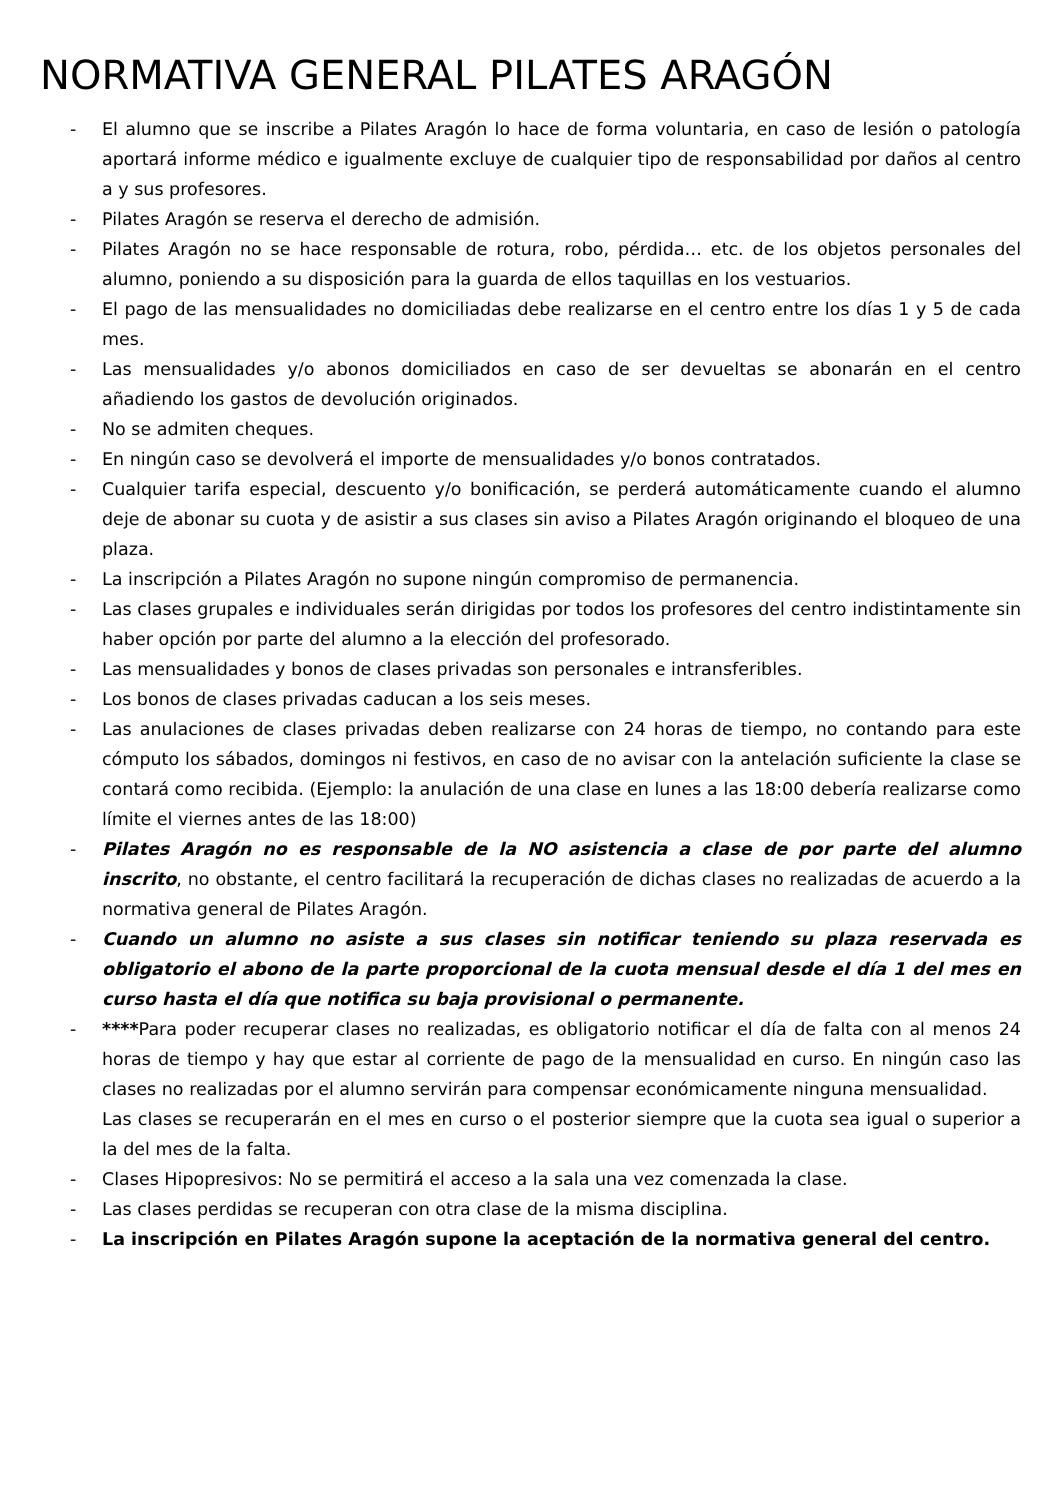NORMATIVA GENERAL PILATES ARAGÓN
- El alumno que se inscribe a Pilates Aragón lo hace de forma voluntaria, en caso de lesión o patología aportará informe médico e igualmente excluye de cualquier tipo de responsabilidad por daños al centro a y sus profesores.
- Pilates Aragón se reserva el derecho de admisión.
- Pilates Aragón no se hace responsable de rotura, robo, pérdida… etc. de los objetos personales del alumno, poniendo a su disposición para la guarda de ellos taquillas en los vestuarios.
- El pago de las mensualidades no domiciliadas debe realizarse en el centro entre los días 1 y 5 de cada mes.
- Las mensualidades y/o abonos domiciliados en caso de ser devueltas se abonarán en el centro añadiendo los gastos de devolución originados.
- No se admiten cheques.
- En ningún caso se devolverá el importe de mensualidades y/o bonos contratados.
- Cualquier tarifa especial, descuento y/o bonificación, se perderá automáticamente cuando el alumno deje de abonar su cuota y de asistir a sus clases sin aviso a Pilates Aragón originando el bloqueo de una plaza.
- La inscripción a Pilates Aragón no supone ningún compromiso de permanencia.
- Las clases grupales e individuales serán dirigidas por todos los profesores del centro indistintamente sin haber opción por parte del alumno a la elección del profesorado.
- Las mensualidades y bonos de clases privadas son personales e intransferibles.
- Los bonos de clases privadas caducan a los seis meses.
- Las anulaciones de clases privadas deben realizarse con 24 horas de tiempo, no contando para este cómputo los sábados, domingos ni festivos, en caso de no avisar con la antelación suficiente la clase se contará como recibida. (Ejemplo: la anulación de una clase en lunes a las 18:00 debería realizarse como límite el viernes antes de las 18:00)
- Pilates Aragón no es responsable de la NO asistencia a clase de por parte del alumno inscrito, no obstante, el centro facilitará la recuperación de dichas clases no realizadas de acuerdo a la normativa general de Pilates Aragón.
- Cuando un alumno no asiste a sus clases sin notificar teniendo su plaza reservada es obligatorio el abono de la parte proporcional de la cuota mensual desde el día 1 del mes en curso hasta el día que notifica su baja provisional o permanente.
- ****Para poder recuperar clases no realizadas, es obligatorio notificar el día de falta con al menos 24 horas de tiempo y hay que estar al corriente de pago de la mensualidad en curso. En ningún caso las clases no realizadas por el alumno servirán para compensar económicamente ninguna mensualidad.
Las clases se recuperarán en el mes en curso o el posterior siempre que la cuota sea igual o superior a la del mes de la falta.
- Clases Hipopresivos: No se permitirá el acceso a la sala una vez comenzada la clase.
- Las clases perdidas se recuperan con otra clase de la misma disciplina.
- La inscripción en Pilates Aragón supone la aceptación de la normativa general del centro.